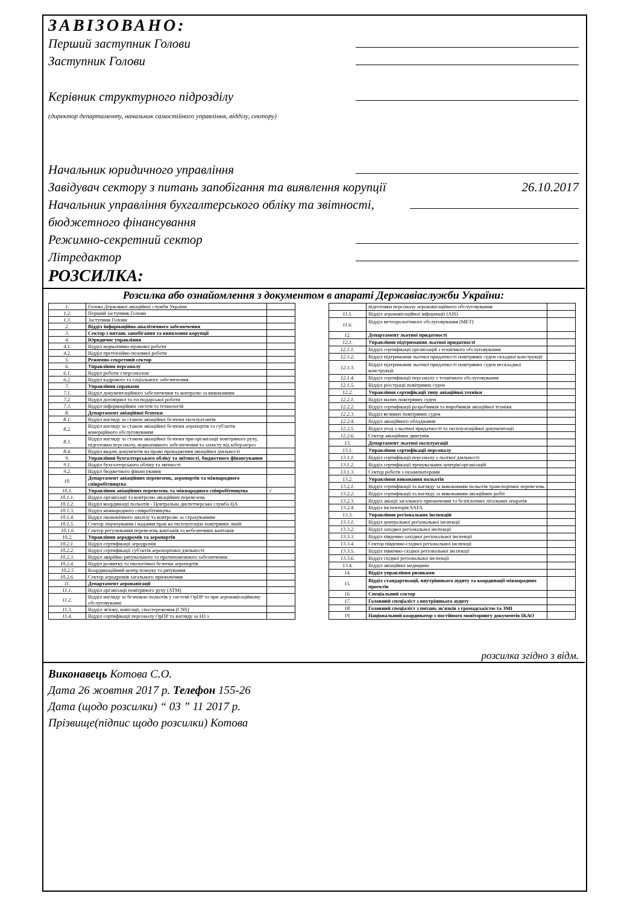ЗАВІЗОВАНО:
Перший заступник Голови
Заступник Голови
Керівник структурного підрозділу
(директор департаменту, начальник самостійного управління, відділу, сектору)
Начальник юридичного управління
Завідувач сектору з питань запобігання та виявлення корупції 26.10.2017
Начальник управління бухгалтерського обліку та звітності, бюджетного фінансування
Режимно-секретний сектор
Літредактор
РОЗСИЛКА:
Розсилка або ознайомлення з документом в апараті Державіаслужби України:
| 1. | Голова Державної авіаційної служби України | |
| 1.2. | Перший заступник Голови | |
| 1.3. | Заступник Голови | |
| 2. | Відділ інформаційно-аналітичного забезпечення | |
| 3. | Сектор з питань запобігання та виявлення корупції | |
| 4. | Юридичне управління | |
| 4.1. | Відділ нормативно-правової роботи | |
| 4.2. | Відділ претензійно-позовної роботи | |
| 5. | Режимно-секретний сектор | |
| 6. | Управління персоналу | |
| 6.1. | Відділ роботи з персоналом | |
| 6.2. | Відділ кадрового та соціального забезпечення | |
| 7. | Управління справами | |
| 7.1. | Відділ документаційного забезпечення та контролю за виконанням | |
| 7.2. | Відділ договірної та господарської роботи | |
| 7.3. | Відділ інформаційних систем та технологій | |
| 8. | Департамент авіаційної безпеки | |
| 8.1. | Відділ нагляду за станом авіаційної безпеки експлуатантів | |
| 8.2. | Відділ нагляду за станом авіаційної безпеки аеропортів та суб'єктів комерційного обслуговування | |
| 8.3. | Відділ нагляду за станом авіаційної безпеки при організації повітряного руху, підготовки персоналу, нормативного забезпечення та захисту від кіберзагроз | |
| 8.4. | Відділ видачі документів на право провадження авіаційної діяльності | |
| 9. | Управління бухгалтерського обліку та звітності, бюджетного фінансування | |
| 9.1. | Відділ бухгалтерського обліку та звітності | |
| 9.2. | Відділ бюджетного фінансування | |
| 10. | Департамент авіаційних перевезень, аеропортів та міжнародного співробітництва | |
| 10.1. | Управління авіаційних перевезень та міжнародного співробітництва | √ |
| 10.1.1. | Відділ організації та контролю авіаційних перевезень | |
| 10.1.2. | Відділ координації польотів - Центральна диспетчерська служба ЦА | |
| 10.1.3. | Відділ міжнародного співробітництва | |
| 10.1.4. | Відділ економічного аналізу та контролю за страхуванням | |
| 10.1.5. | Сектор ліцензування і надання прав на експлуатацію повітряних ліній | |
| 10.1.6 | Сектор регулювання перевезень вантажів та небезпечних вантажів | |
| 10.2. | Управління аеродромів та аеропортів | |
| 10.2.1. | Відділ сертифікації аеродромів | |
| 10.2.2. | Відділ сертифікації суб'єктів аеропортової діяльності | |
| 10.2.3. | Відділ аварійно-рятувального та протипожежного забезпечення | |
| 10.2.4. | Відділ розвитку та екологічної безпеки аеропортів | |
| 10.2.5 | Координаційний центр пошуку та рятування | |
| 10.2.6. | Сектор аеродромів загального призначення | |
| 11. | Департамент аеронавігації | |
| 11.1. | Відділ організації повітряного руху (АТМ) | |
| 11.2. | Відділ нагляду за безпекою польотів у системі ОрПР та при аеронавігаційному обслуговуванні | |
| 11.3. | Відділ зв'язку, навігації, спостереження (CNS) | |
| 11.4. | Відділ сертифікації персоналу ОрПР та нагляду за НЗ з | |
| | підготовки персоналу аеронавігаційного обслуговування | |
| 11.5. | Відділ аеронавігаційної інформації (AIS) | |
| 11.6. | Відділ метеорологічного обслуговування (МЕТ) | |
| 12. | Департамент льотної придатності | |
| 12.1. | Управління підтримання льотної придатності | |
| 12.1.1. | Відділ сертифікації організацій з технічного обслуговування | |
| 12.1.2. | Відділ підтримання льотної придатності повітряних суден складної конструкції | |
| 12.1.3. | Відділ підтримання льотної придатності повітряних суден нескладної конструкції | |
| 12.1.4. | Відділ сертифікації персоналу з технічного обслуговування | |
| 12.1.5. | Відділ реєстрації повітряних суден | |
| 12.2. | Управління сертифікації типу авіаційної техніки | |
| 12.2.1. | Відділ малих повітряних суден | |
| 12.2.2. | Відділ сертифікації розробників та виробників авіаційної техніки | |
| 12.2.3. | Відділ великих повітряних суден | |
| 12.2.4. | Відділ авіаційного обладнання | |
| 12.2.5. | Відділ угод з льотної придатності та експлуатаційної документації | |
| 12.2.6. | Сектор авіаційних двигунів | |
| 13. | Департамент льотної експлуатації | |
| 13.1. | Управління сертифікації персоналу | |
| 13.1.1. | Відділ сертифікації персоналу з льотної діяльності | |
| 13.1.2. | Відділ сертифікації тренувальних центрів/організацій | |
| 13.1.3. | Сектор роботи з екзаменаторами | |
| 13.2. | Управління виконання польотів | |
| 13.2.1. | Відділ сертифікації та нагляду за виконанням польотів транспортних перевезень | |
| 13.2.2. | Відділ сертифікації та нагляду за виконанням авіаційних робіт | |
| 13.2.3. | Відділ авіації загального призначення та безпілотних літальних апаратів | |
| 13.2.4. | Відділ інспекторів SAFA | |
| 13.3. | Управління регіональних інспекцій | |
| 13.3.1. | Відділ центральної регіональної інспекції | |
| 13.3.2. | Відділ західної регіональної інспекції | |
| 13.3.3. | Відділ південно-західної регіональної інспекції | |
| 13.3.4. | Сектор південно-східної регіональної інспекції | |
| 13.3.5. | Відділ північно-східної регіональної інспекції | |
| 13.3.6. | Відділ східної регіональної інспекції | |
| 13.4. | Відділ авіаційної медицини | |
| 14. | Відділ управління ризиками | |
| 15. | Відділ стандартизації, внутрішнього аудиту та координації міжнародних проектів | |
| 16. | Спеціальний сектор | |
| 17. | Головний спеціаліст з внутрішнього аудиту | |
| 18. | Головний спеціаліст з питань зв'язків з громадськістю та ЗМІ | |
| 19. | Національний координатор з постійного моніторингу документів ІКАО | |
розсилка згідно з відм.
Виконавець Котова С.О.
Дата 26 жовтня 2017 р. Телефон 155-26
Дата (щодо розсилки) “ 03 ” 11 2017 р.
Прізвище(підпис щодо розсилки) Котова